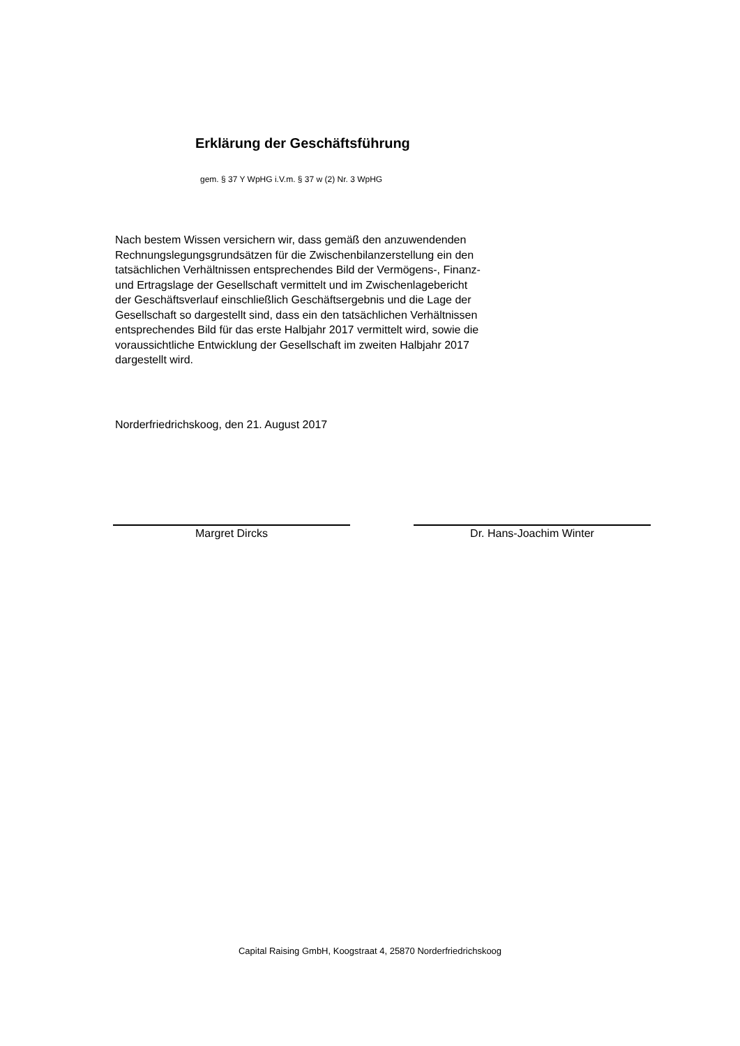Erklärung der Geschäftsführung
gem. § 37 Y WpHG i.V.m. § 37 w (2) Nr. 3 WpHG
Nach bestem Wissen versichern wir, dass gemäß den anzuwendenden
Rechnungslegungsgrundsätzen für die Zwischenbilanzerstellung ein den
tatsächlichen Verhältnissen entsprechendes Bild der Vermögens-, Finanz-
und Ertragslage der Gesellschaft vermittelt und im Zwischenlagebericht
der Geschäftsverlauf einschließlich Geschäftsergebnis und die Lage der
Gesellschaft so dargestellt sind, dass ein den tatsächlichen Verhältnissen
entsprechendes Bild für das erste Halbjahr 2017 vermittelt wird, sowie die
voraussichtliche Entwicklung der Gesellschaft im zweiten Halbjahr 2017
dargestellt wird.
Norderfriedrichskoog, den 21. August 2017
Margret Dircks Dr. Hans-Joachim Winter
Capital Raising GmbH, Koogstraat 4, 25870 Norderfriedrichskoog